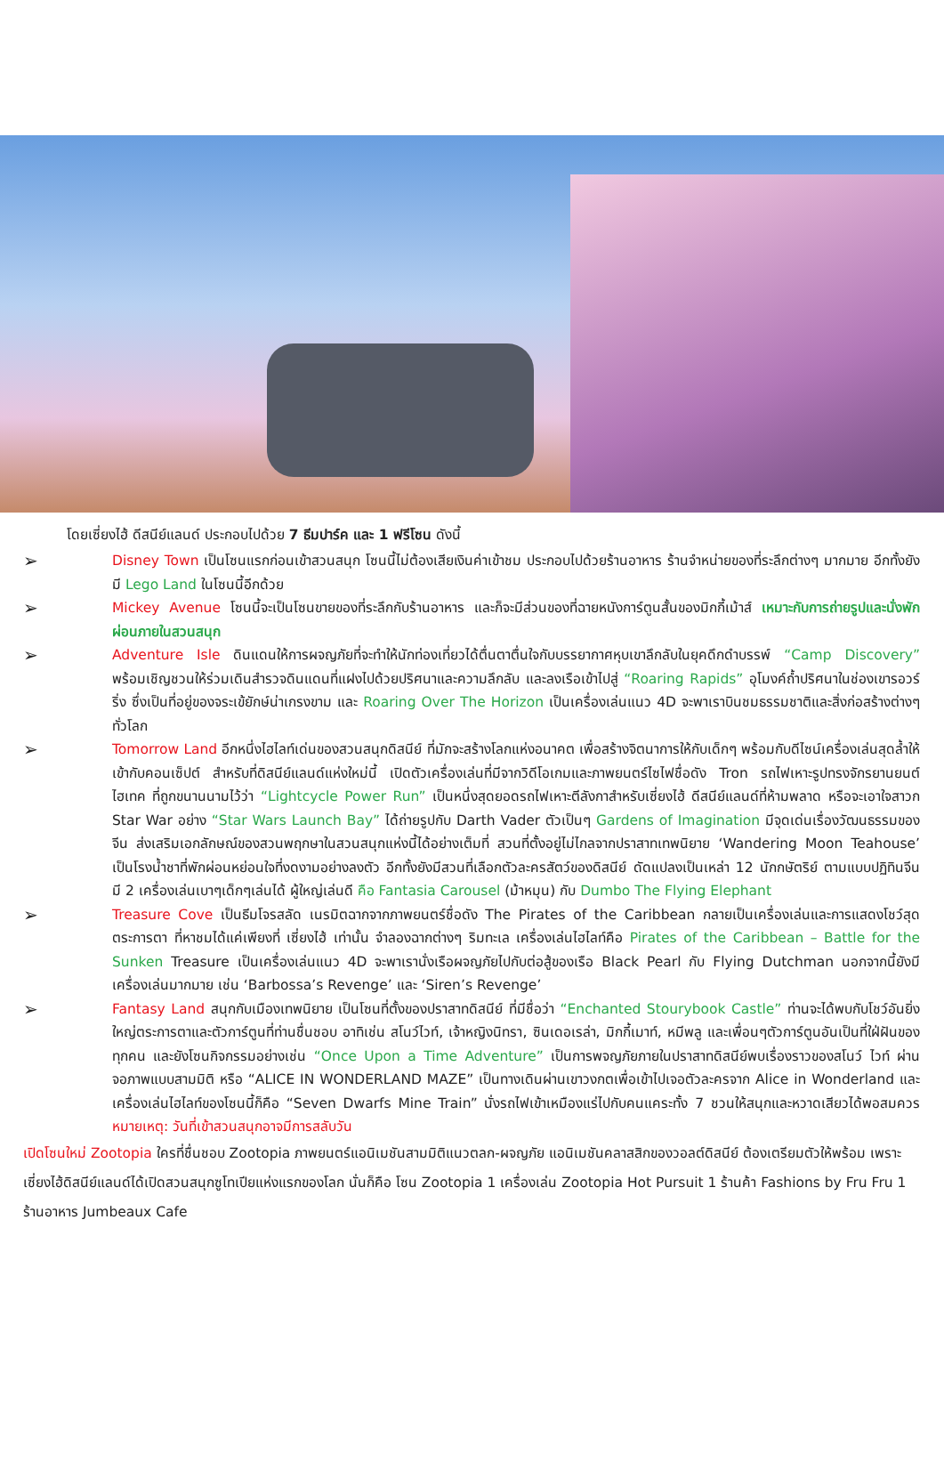โดยเซี่ยงไฮ้ ดีสนีย์แลนด์ ประกอบไปด้วย 7 ธีมปาร์ค และ 1 ฟรีโซน ดังนี้
➢ Disney Town เป็นโซนแรกก่อนเข้าสวนสนุก โซนนี้ไม่ต้องเสียเงินค่าเข้าชม ประกอบไปด้วยร้านอาหาร ร้านจำหน่ายของที่ระลึกต่างๆ มากมาย อีกทั้งยังมี Lego Land ในโซนนี้อีกด้วย
➢ Mickey Avenue โซนนี้จะเป็นโซนขายของที่ระลึกกับร้านอาหาร และก็จะมีส่วนของที่ฉายหนังการ์ตูนสั้นของมิกกี้เม้าส์ เหมาะกับการถ่ายรูปและนั่งพักผ่อนภายในสวนสนุก
➢ Adventure Isle ดินแดนให้การผจญภัยที่จะทำให้นักท่องเที่ยวได้ตื่นตาตื่นใจกับบรรยากาศหุบเขาลึกลับในยุคดึกดำบรรพ์ “Camp Discovery” พร้อมเชิญชวนให้ร่วมเดินสำรวจดินแดนที่แฝงไปด้วยปริศนาและความลึกลับ และลงเรือเข้าไปสู่ “Roaring Rapids” อุโมงค์ถ้ำปริศนาในช่องเขารอวร์ริ่ง ซึ่งเป็นที่อยู่ของจระเข้ยักษ์น่าเกรงขาม และ Roaring Over The Horizon เป็นเครื่องเล่นแนว 4D จะพาเราบินชมธรรมชาติและสิ่งก่อสร้างต่างๆทั่วโลก
➢ Tomorrow Land อีกหนึ่งไฮไลท์เด่นของสวนสนุกดิสนีย์ ที่มักจะสร้างโลกแห่งอนาคต เพื่อสร้างจิตนาการให้กับเด็กๆ พร้อมกับดีไซน์เครื่องเล่นสุดล้ำให้เข้ากับคอนเซ็ปต์ สำหรับที่ดิสนีย์แลนด์แห่งใหม่นี้ เปิดตัวเครื่องเล่นที่มีจากวิดีโอเกมและภาพยนตร์ไซไฟชื่อดัง Tron รถไฟเหาะรูปทรงจักรยานยนต์ไฮเทค ที่ถูกขนานนามไว้ว่า “Lightcycle Power Run” เป็นหนึ่งสุดยอดรถไฟเหาะตีลังกาสำหรับเซี่ยงไฮ้ ดีสนีย์แลนด์ที่ห้ามพลาด หรือจะเอาใจสาวก Star War อย่าง “Star Wars Launch Bay” ได้ถ่ายรูปกับ Darth Vader ตัวเป็นๆ Gardens of Imagination มีจุดเด่นเรื่องวัฒนธรรมของจีน ส่งเสริมเอกลักษณ์ของสวนพฤกษาในสวนสนุกแห่งนี้ได้อย่างเต็มที่ สวนที่ตั้งอยู่ไม่ไกลจากปราสาทเทพนิยาย ‘Wandering Moon Teahouse’ เป็นโรงน้ำชาที่พักผ่อนหย่อนใจที่งดงามอย่างลงตัว อีกทั้งยังมีสวนที่เลือกตัวละครสัตว์ของดิสนีย์ ดัดแปลงเป็นเหล่า 12 นักกษัตริย์ ตามแบบปฏิทินจีน มี 2 เครื่องเล่นเบาๆเด็กๆเล่นได้ ผู้ใหญ่เล่นดี คือ Fantasia Carousel (ม้าหมุน) กับ Dumbo The Flying Elephant
➢ Treasure Cove เป็นธีมโจรสลัด เนรมิตฉากจากภาพยนตร์ชื่อดัง The Pirates of the Caribbean กลายเป็นเครื่องเล่นและการแสดงโชว์สุดตระการตา ที่หาชมได้แค่เพียงที่ เซี่ยงไฮ้ เท่านั้น จำลองฉากต่างๆ ริมทะเล เครื่องเล่นไฮไลท์คือ Pirates of the Caribbean – Battle for the Sunken Treasure เป็นเครื่องเล่นแนว 4D จะพาเรานั่งเรือผจญภัยไปกับต่อสู้ของเรือ Black Pearl กับ Flying Dutchman นอกจากนี้ยังมีเครื่องเล่นมากมาย เช่น ‘Barbossa’s Revenge’ และ ‘Siren’s Revenge’
➢ Fantasy Land สนุกกับเมืองเทพนิยาย เป็นโซนที่ตั้งของปราสาทดิสนีย์ ที่มีชื่อว่า “Enchanted Stourybook Castle” ท่านจะได้พบกับโชว์อันยิ่งใหญ่ตระการตาและตัวการ์ตูนที่ท่านชื่นชอบ อาทิเช่น สโนว์ไวท์, เจ้าหญิงนิทรา, ซินเดอเรล่า, มิกกี้เมาท์, หมีพลู และเพื่อนๆตัวการ์ตูนอันเป็นที่ใฝ่ฝันของทุกคน และยังโซนกิจกรรมอย่างเช่น “Once Upon a Time Adventure” เป็นการพจญภัยภายในปราสาทดิสนีย์พบเรื่องราวของสโนว์ ไวท์ ผ่านจอภาพแบบสามมิติ หรือ “ALICE IN WONDERLAND MAZE” เป็นทางเดินผ่านเขาวงกตเพื่อเข้าไปเจอตัวละครจาก Alice in Wonderland และเครื่องเล่นไฮไลท์ของโซนนี้ก็คือ “Seven Dwarfs Mine Train” นั่งรถไฟเข้าเหมืองแร่ไปกับคนแคระทั้ง 7 ชวนให้สนุกและหวาดเสียวได้พอสมควร หมายเหตุ: วันที่เข้าสวนสนุกอาจมีการสลับวัน
เปิดโซนใหม่ Zootopia ใครที่ชื่นชอบ Zootopia ภาพยนตร์แอนิเมชันสามมิติแนวตลก-ผจญภัย แอนิเมชันคลาสสิกของวอลต์ดิสนีย์ ต้องเตรียมตัวให้พร้อม เพราะเซี่ยงไฮ้ดิสนีย์แลนด์ได้เปิดสวนสนุกซูโทเปียแห่งแรกของโลก นั่นก็คือ โซน Zootopia 1 เครื่องเล่น Zootopia Hot Pursuit 1 ร้านค้า Fashions by Fru Fru 1 ร้านอาหาร Jumbeaux Cafe